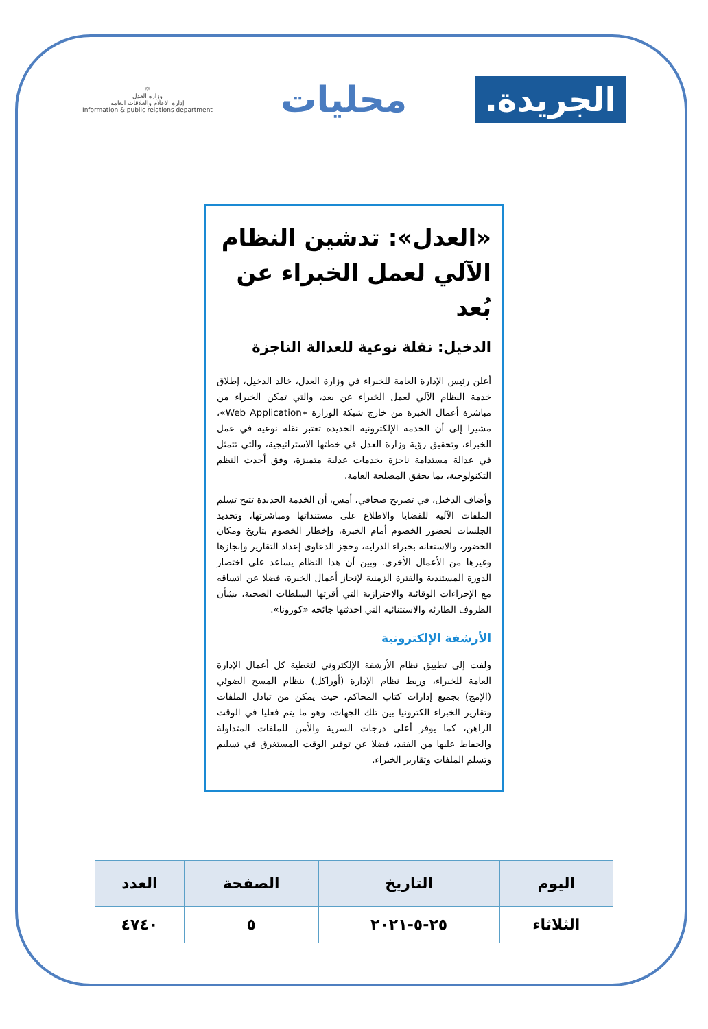الجريدة.
محليات
⚖
وزارة العدل
إدارة الاعلام والعلاقات العامة
Information & public relations department
«العدل»: تدشين النظام الآلي لعمل الخبراء عن بُعد
الدخيل: نقلة نوعية للعدالة الناجزة
أعلن رئيس الإدارة العامة للخبراء في وزارة العدل، خالد الدخيل، إطلاق خدمة النظام الآلي لعمل الخبراء عن بعد، والتي تمكن الخبراء من مباشرة أعمال الخبرة من خارج شبكة الوزارة «Web Application»، مشيرا إلى أن الخدمة الإلكترونية الجديدة تعتبر نقلة نوعية في عمل الخبراء، وتحقيق رؤية وزارة العدل في خطتها الاستراتيجية، والتي تتمثل في عدالة مستدامة ناجزة بخدمات عدلية متميزة، وفق أحدث النظم التكنولوجية، بما يحقق المصلحة العامة.
وأضاف الدخيل، في تصريح صحافي، أمس، أن الخدمة الجديدة تتيح تسلم الملفات الآلية للقضايا والاطلاع على مستنداتها ومباشرتها، وتحديد الجلسات لحضور الخصوم أمام الخبرة، وإخطار الخصوم بتاريخ ومكان الحضور، والاستعانة بخبراء الدراية، وحجز الدعاوى إعداد التقارير وإنجازها وغيرها من الأعمال الأخرى. وبين أن هذا النظام يساعد على اختصار الدورة المستندية والفترة الزمنية لإنجاز أعمال الخبرة، فضلا عن اتساقه مع الإجراءات الوقائية والاحترازية التي أقرتها السلطات الصحية، بشأن الظروف الطارئة والاستثنائية التي احدثتها جائحة «كورونا».
الأرشفة الإلكترونية
ولفت إلى تطبيق نظام الأرشفة الإلكتروني لتغطية كل أعمال الإدارة العامة للخبراء، وربط نظام الإدارة (أوراكل) بنظام المسح الضوئي (الإمج) بجميع إدارات كتاب المحاكم، حيث يمكن من تبادل الملفات وتقارير الخبراء الكترونيا بين تلك الجهات، وهو ما يتم فعليا في الوقت الراهن، كما يوفر أعلى درجات السرية والأمن للملفات المتداولة والحفاظ عليها من الفقد، فضلا عن توفير الوقت المستغرق في تسليم وتسلم الملفات وتقارير الخبراء.
| اليوم | التاريخ | الصفحة | العدد |
| --- | --- | --- | --- |
| الثلاثاء | ٢٥-٥-٢٠٢١ | ٥ | ٤٧٤٠ |